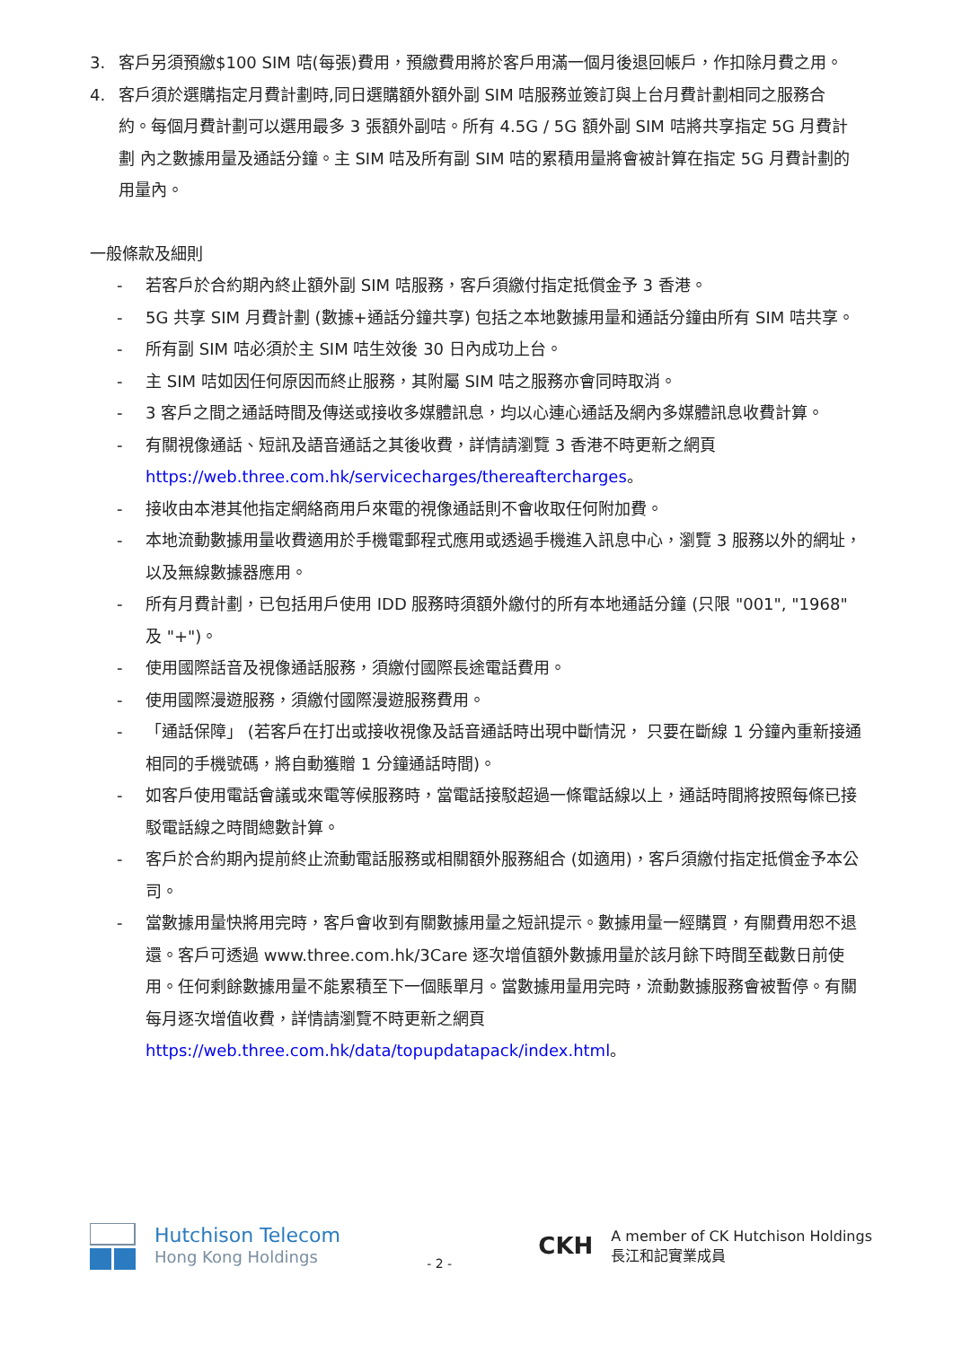3. 客戶另須預繳$100 SIM 咭(每張)費用，預繳費用將於客戶用滿一個月後退回帳戶，作扣除月費之用。
4. 客戶須於選購指定月費計劃時,同日選購額外額外副 SIM 咭服務並簽訂與上台月費計劃相同之服務合 約。每個月費計劃可以選用最多 3 張額外副咭。所有 4.5G / 5G 額外副 SIM 咭將共享指定 5G 月費計劃 內之數據用量及通話分鐘。主 SIM 咭及所有副 SIM 咭的累積用量將會被計算在指定 5G 月費計劃的用量內。
一般條款及細則
- 若客戶於合約期內終止額外副 SIM 咭服務，客戶須繳付指定抵償金予 3 香港。
- 5G 共享 SIM 月費計劃 (數據+通話分鐘共享) 包括之本地數據用量和通話分鐘由所有 SIM 咭共享。
- 所有副 SIM 咭必須於主 SIM 咭生效後 30 日內成功上台。
- 主 SIM 咭如因任何原因而終止服務，其附屬 SIM 咭之服務亦會同時取消。
- 3 客戶之間之通話時間及傳送或接收多媒體訊息，均以心連心通話及網內多媒體訊息收費計算。
- 有關視像通話、短訊及語音通話之其後收費，詳情請瀏覽 3 香港不時更新之網頁 https://web.three.com.hk/servicecharges/thereaftercharges。
- 接收由本港其他指定網絡商用戶來電的視像通話則不會收取任何附加費。
- 本地流動數據用量收費適用於手機電郵程式應用或透過手機進入訊息中心，瀏覽 3 服務以外的網址，以及無線數據器應用。
- 所有月費計劃，已包括用戶使用 IDD 服務時須額外繳付的所有本地通話分鐘 (只限 "001", "1968" 及 "+")。
- 使用國際話音及視像通話服務，須繳付國際長途電話費用。
- 使用國際漫遊服務，須繳付國際漫遊服務費用。
- 「通話保障」 (若客戶在打出或接收視像及話音通話時出現中斷情況， 只要在斷線 1 分鐘內重新接通相同的手機號碼，將自動獲贈 1 分鐘通話時間)。
- 如客戶使用電話會議或來電等候服務時，當電話接駁超過一條電話線以上，通話時間將按照每條已接駁電話線之時間總數計算。
- 客戶於合約期內提前終止流動電話服務或相關額外服務組合 (如適用)，客戶須繳付指定抵償金予本公司。
- 當數據用量快將用完時，客戶會收到有關數據用量之短訊提示。數據用量一經購買，有關費用恕不退還。客戶可透過 www.three.com.hk/3Care 逐次增值額外數據用量於該月餘下時間至截數日前使用。任何剩餘數據用量不能累積至下一個賬單月。當數據用量用完時，流動數據服務會被暫停。有關每月逐次增值收費，詳情請瀏覽不時更新之網頁 https://web.three.com.hk/data/topupdatapack/index.html。
Hutchison Telecom
Hong Kong Holdings
- 2 -
CKH
A member of CK Hutchison Holdings
長江和記實業成員